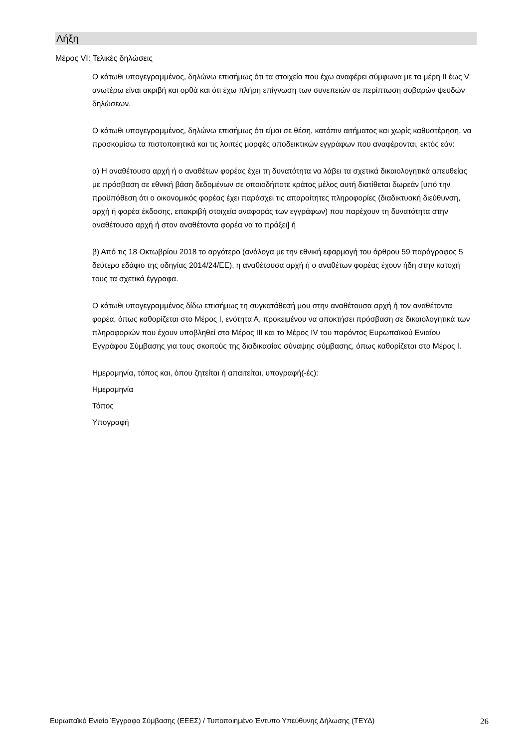Λήξη
Μέρος VI: Τελικές δηλώσεις
Ο κάτωθι υπογεγραμμένος, δηλώνω επισήμως ότι τα στοιχεία που έχω αναφέρει σύμφωνα με τα μέρη II έως V ανωτέρω είναι ακριβή και ορθά και ότι έχω πλήρη επίγνωση των συνεπειών σε περίπτωση σοβαρών ψευδών δηλώσεων.
Ο κάτωθι υπογεγραμμένος, δηλώνω επισήμως ότι είμαι σε θέση, κατόπιν αιτήματος και χωρίς καθυστέρηση, να προσκομίσω τα πιστοποιητικά και τις λοιπές μορφές αποδεικτικών εγγράφων που αναφέρονται, εκτός εάν:
α) Η αναθέτουσα αρχή ή ο αναθέτων φορέας έχει τη δυνατότητα να λάβει τα σχετικά δικαιολογητικά απευθείας με πρόσβαση σε εθνική βάση δεδομένων σε οποιοδήποτε κράτος μέλος αυτή διατίθεται δωρεάν [υπό την προϋπόθεση ότι ο οικονομικός φορέας έχει παράσχει τις απαραίτητες πληροφορίες (διαδικτυακή διεύθυνση, αρχή ή φορέα έκδοσης, επακριβή στοιχεία αναφοράς των εγγράφων) που παρέχουν τη δυνατότητα στην αναθέτουσα αρχή ή στον αναθέτοντα φορέα να το πράξει] ή
β) Από τις 18 Οκτωβρίου 2018 το αργότερο (ανάλογα με την εθνική εφαρμογή του άρθρου 59 παράγραφος 5 δεύτερο εδάφιο της οδηγίας 2014/24/ΕΕ), η αναθέτουσα αρχή ή ο αναθέτων φορέας έχουν ήδη στην κατοχή τους τα σχετικά έγγραφα.
Ο κάτωθι υπογεγραμμένος δίδω επισήμως τη συγκατάθεσή μου στην αναθέτουσα αρχή ή τον αναθέτοντα φορέα, όπως καθορίζεται στο Μέρος Ι, ενότητα Α, προκειμένου να αποκτήσει πρόσβαση σε δικαιολογητικά των πληροφοριών που έχουν υποβληθεί στο Μέρος ΙΙΙ και το Μέρος IV του παρόντος Ευρωπαϊκού Ενιαίου Εγγράφου Σύμβασης για τους σκοπούς της διαδικασίας σύναψης σύμβασης, όπως καθορίζεται στο Μέρος Ι.
Ημερομηνία, τόπος και, όπου ζητείται ή απαιτείται, υπογραφή(-ές):
Ημερομηνία
Τόπος
Υπογραφή
Ευρωπαϊκό Ενιαίο Έγγραφο Σύμβασης (ΕΕΕΣ) / Τυποποιημένο Έντυπο Υπεύθυνης Δήλωσης (ΤΕΥΔ) 26